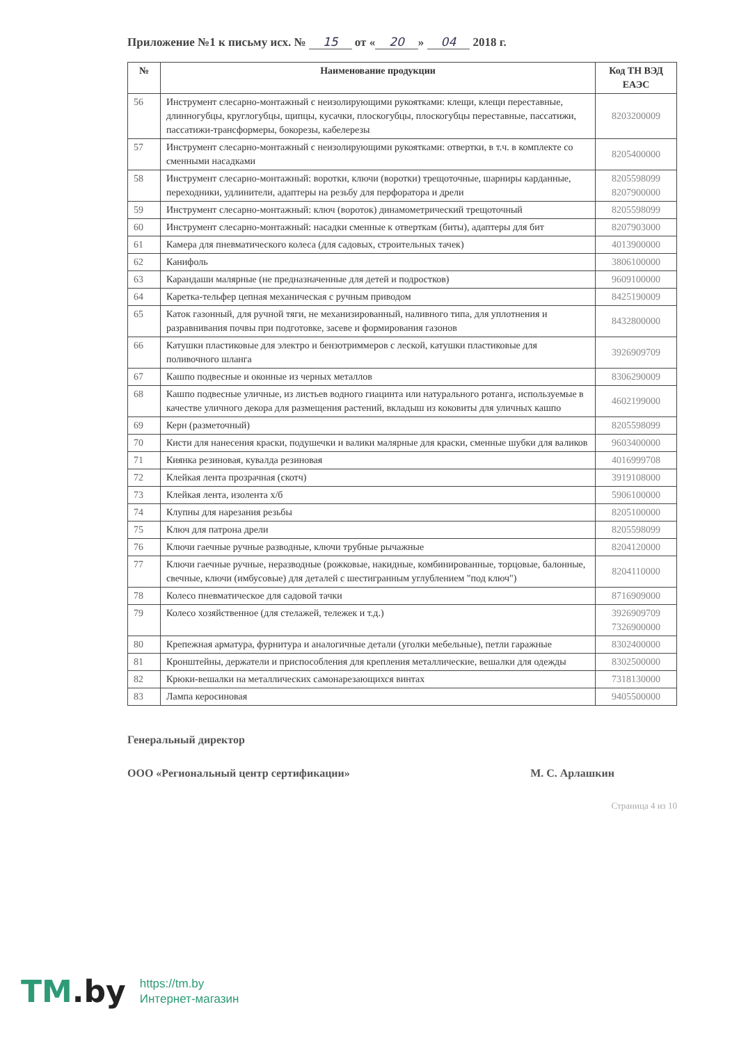Приложение №1 к письму исх. № 15 от « 20 » 04 2018 г.
| № | Наименование продукции | Код ТН ВЭД ЕАЭС |
| --- | --- | --- |
| 56 | Инструмент слесарно-монтажный с неизолирующими рукоятками: клещи, клещи переставные, длинногубцы, круглогубцы, щипцы, кусачки, плоскогубцы, плоскогубцы переставные, пассатижи, пассатижи-трансформеры, бокорезы, кабелерезы | 8203200009 |
| 57 | Инструмент слесарно-монтажный с неизолирующими рукоятками: отвертки, в т.ч. в комплекте со сменными насадками | 8205400000 |
| 58 | Инструмент слесарно-монтажный: воротки, ключи (воротки) трещоточные, шарниры карданные, переходники, удлинители, адаптеры на резьбу для перфоратора и дрели | 8205598099 8207900000 |
| 59 | Инструмент слесарно-монтажный: ключ (вороток) динамометрический трещоточный | 8205598099 |
| 60 | Инструмент слесарно-монтажный: насадки сменные к отверткам (биты), адаптеры для бит | 8207903000 |
| 61 | Камера для пневматического колеса (для садовых, строительных тачек) | 4013900000 |
| 62 | Канифоль | 3806100000 |
| 63 | Карандаши малярные (не предназначенные для детей и подростков) | 9609100000 |
| 64 | Каретка-тельфер цепная механическая с ручным приводом | 8425190009 |
| 65 | Каток газонный, для ручной тяги, не механизированный, наливного типа, для уплотнения и разравнивания почвы при подготовке, засеве и формирования газонов | 8432800000 |
| 66 | Катушки пластиковые для электро и бензотриммеров с леской, катушки пластиковые для поливочного шланга | 3926909709 |
| 67 | Кашпо подвесные и оконные из черных металлов | 8306290009 |
| 68 | Кашпо подвесные уличные, из листьев водного гиацинта или натурального ротанга, используемые в качестве уличного декора для размещения растений, вкладыш из коковиты для уличных кашпо | 4602199000 |
| 69 | Керн (разметочный) | 8205598099 |
| 70 | Кисти для нанесения краски, подушечки и валики малярные для краски, сменные шубки для валиков | 9603400000 |
| 71 | Киянка резиновая, кувалда резиновая | 4016999708 |
| 72 | Клейкая лента прозрачная (скотч) | 3919108000 |
| 73 | Клейкая лента, изолента х/б | 5906100000 |
| 74 | Клупны для нарезания резьбы | 8205100000 |
| 75 | Ключ для патрона дрели | 8205598099 |
| 76 | Ключи гаечные ручные разводные, ключи трубные рычажные | 8204120000 |
| 77 | Ключи гаечные ручные, неразводные (рожковые, накидные, комбинированные, торцовые, балонные, свечные, ключи (имбусовые) для деталей с шестигранным углублением "под ключ") | 8204110000 |
| 78 | Колесо пневматическое для садовой тачки | 8716909000 |
| 79 | Колесо хозяйственное (для стелажей, тележек и т.д.) | 3926909709 7326900000 |
| 80 | Крепежная арматура, фурнитура и аналогичные детали (уголки мебельные), петли гаражные | 8302400000 |
| 81 | Кронштейны, держатели и приспособления для крепления металлические, вешалки для одежды | 8302500000 |
| 82 | Крюки-вешалки на металлических самонарезающихся винтах | 7318130000 |
| 83 | Лампа керосиновая | 9405500000 |
Генеральный директор
ООО «Региональный центр сертификации» М. С. Арлашкин
Страница 4 из 10
TM.by
https://tm.by
Интернет-магазин